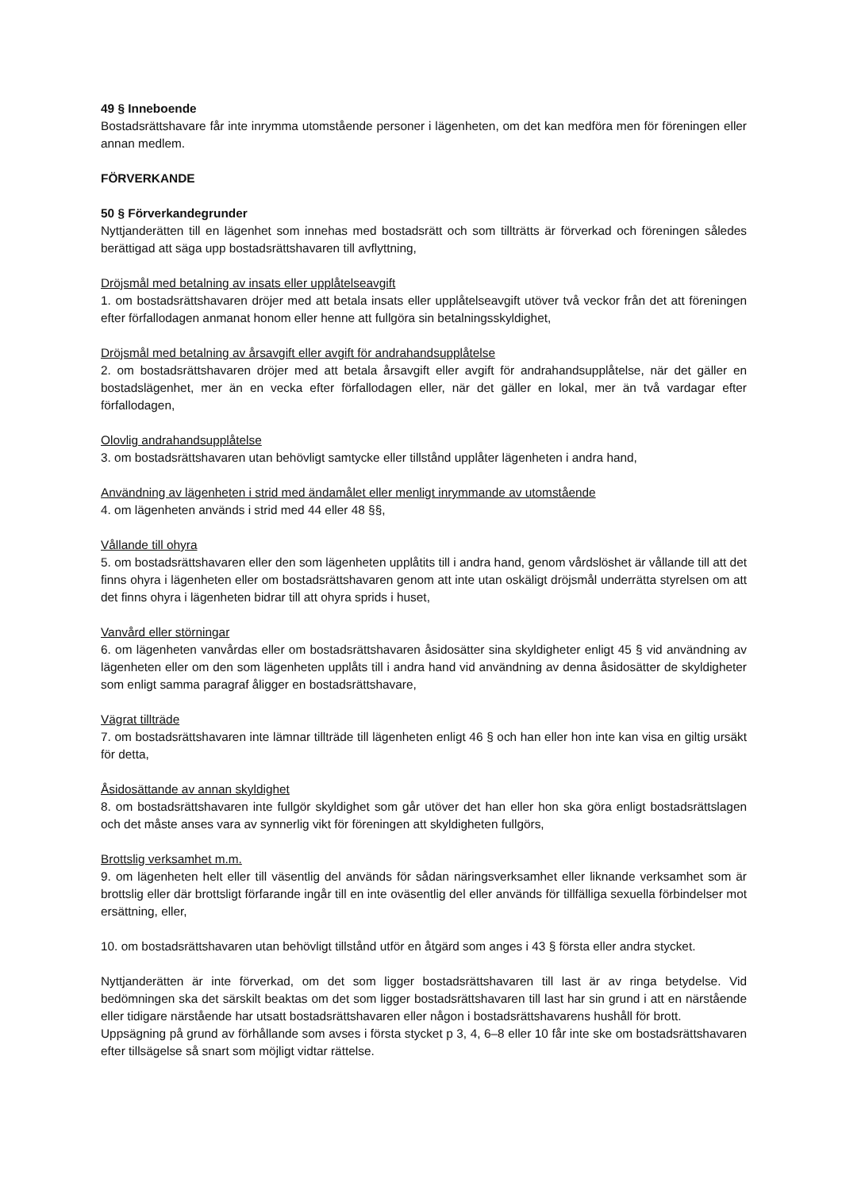49 § Inneboende
Bostadsrättshavare får inte inrymma utomstående personer i lägenheten, om det kan medföra men för föreningen eller annan medlem.
FÖRVERKANDE
50 § Förverkandegrunder
Nyttjanderätten till en lägenhet som innehas med bostadsrätt och som tillträtts är förverkad och föreningen således berättigad att säga upp bostadsrättshavaren till avflyttning,
Dröjsmål med betalning av insats eller upplåtelseavgift
1. om bostadsrättshavaren dröjer med att betala insats eller upplåtelseavgift utöver två veckor från det att föreningen efter förfallodagen anmanat honom eller henne att fullgöra sin betalningsskyldighet,
Dröjsmål med betalning av årsavgift eller avgift för andrahandsupplåtelse
2. om bostadsrättshavaren dröjer med att betala årsavgift eller avgift för andrahandsupplåtelse, när det gäller en bostadslägenhet, mer än en vecka efter förfallodagen eller, när det gäller en lokal, mer än två vardagar efter förfallodagen,
Olovlig andrahandsupplåtelse
3. om bostadsrättshavaren utan behövligt samtycke eller tillstånd upplåter lägenheten i andra hand,
Användning av lägenheten i strid med ändamålet eller menligt inrymmande av utomstående
4. om lägenheten används i strid med 44 eller 48 §§,
Vållande till ohyra
5. om bostadsrättshavaren eller den som lägenheten upplåtits till i andra hand, genom vårdslöshet är vållande till att det finns ohyra i lägenheten eller om bostadsrättshavaren genom att inte utan oskäligt dröjsmål underrätta styrelsen om att det finns ohyra i lägenheten bidrar till att ohyra sprids i huset,
Vanvård eller störningar
6. om lägenheten vanvårdas eller om bostadsrättshavaren åsidosätter sina skyldigheter enligt 45 § vid användning av lägenheten eller om den som lägenheten upplåts till i andra hand vid användning av denna åsidosätter de skyldigheter som enligt samma paragraf åligger en bostadsrättshavare,
Vägrat tillträde
7. om bostadsrättshavaren inte lämnar tillträde till lägenheten enligt 46 § och han eller hon inte kan visa en giltig ursäkt för detta,
Åsidosättande av annan skyldighet
8. om bostadsrättshavaren inte fullgör skyldighet som går utöver det han eller hon ska göra enligt bostadsrättslagen och det måste anses vara av synnerlig vikt för föreningen att skyldigheten fullgörs,
Brottslig verksamhet m.m.
9. om lägenheten helt eller till väsentlig del används för sådan näringsverksamhet eller liknande verksamhet som är brottslig eller där brottsligt förfarande ingår till en inte oväsentlig del eller används för tillfälliga sexuella förbindelser mot ersättning, eller,
10. om bostadsrättshavaren utan behövligt tillstånd utför en åtgärd som anges i 43 § första eller andra stycket.
Nyttjanderätten är inte förverkad, om det som ligger bostadsrättshavaren till last är av ringa betydelse. Vid bedömningen ska det särskilt beaktas om det som ligger bostadsrättshavaren till last har sin grund i att en närstående eller tidigare närstående har utsatt bostadsrättshavaren eller någon i bostadsrättshavarens hushåll för brott.
Uppsägning på grund av förhållande som avses i första stycket p 3, 4, 6–8 eller 10 får inte ske om bostadsrättshavaren efter tillsägelse så snart som möjligt vidtar rättelse.